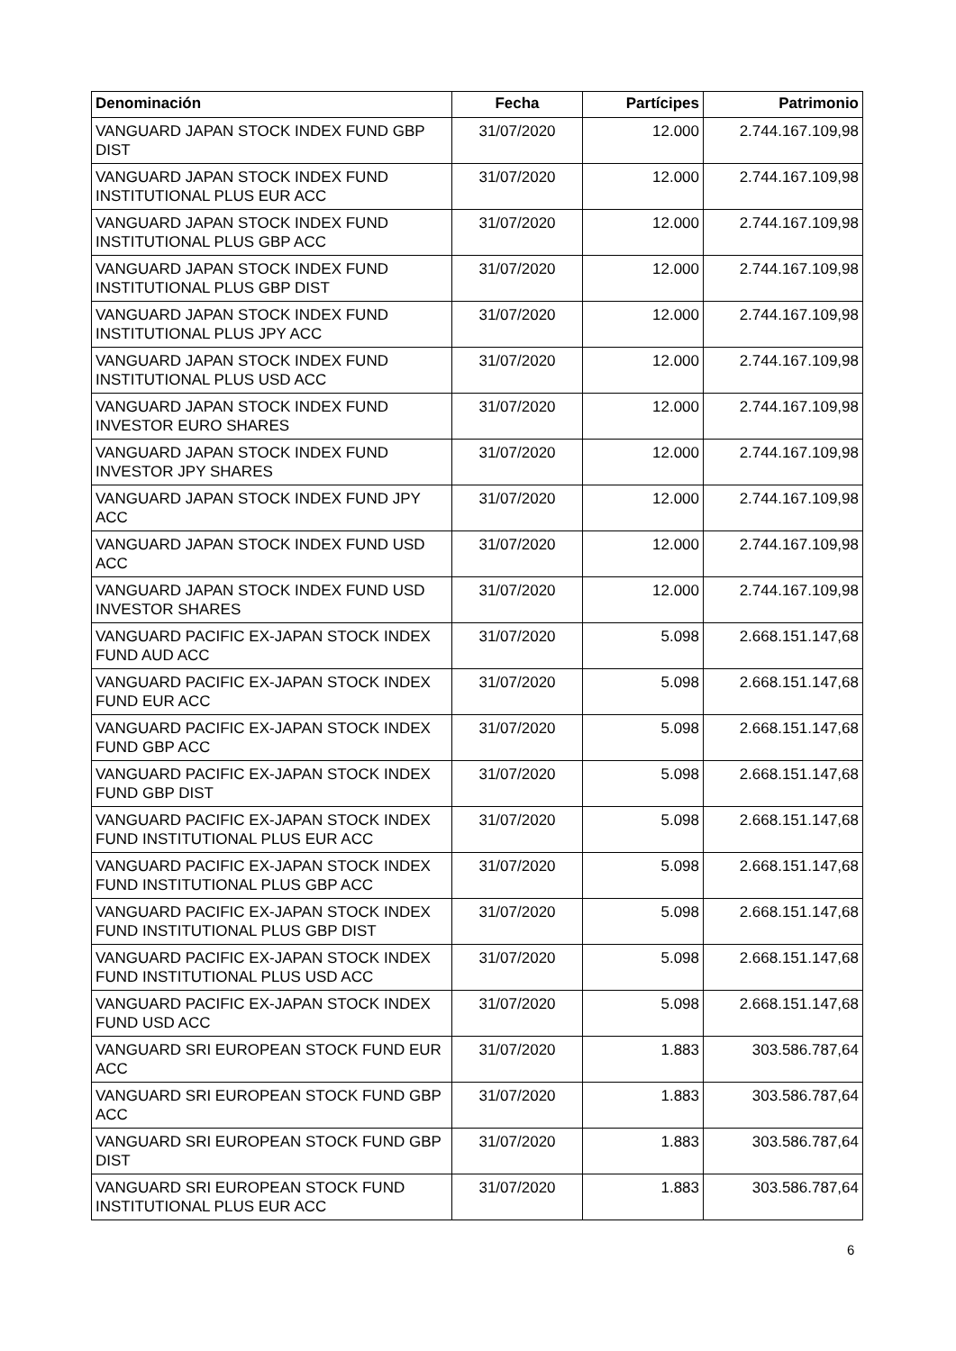| Denominación | Fecha | Partícipes | Patrimonio |
| --- | --- | --- | --- |
| VANGUARD JAPAN STOCK INDEX FUND GBP DIST | 31/07/2020 | 12.000 | 2.744.167.109,98 |
| VANGUARD JAPAN STOCK INDEX FUND INSTITUTIONAL PLUS EUR ACC | 31/07/2020 | 12.000 | 2.744.167.109,98 |
| VANGUARD JAPAN STOCK INDEX FUND INSTITUTIONAL PLUS GBP ACC | 31/07/2020 | 12.000 | 2.744.167.109,98 |
| VANGUARD JAPAN STOCK INDEX FUND INSTITUTIONAL PLUS GBP DIST | 31/07/2020 | 12.000 | 2.744.167.109,98 |
| VANGUARD JAPAN STOCK INDEX FUND INSTITUTIONAL PLUS JPY ACC | 31/07/2020 | 12.000 | 2.744.167.109,98 |
| VANGUARD JAPAN STOCK INDEX FUND INSTITUTIONAL PLUS USD ACC | 31/07/2020 | 12.000 | 2.744.167.109,98 |
| VANGUARD JAPAN STOCK INDEX FUND INVESTOR EURO SHARES | 31/07/2020 | 12.000 | 2.744.167.109,98 |
| VANGUARD JAPAN STOCK INDEX FUND INVESTOR JPY SHARES | 31/07/2020 | 12.000 | 2.744.167.109,98 |
| VANGUARD JAPAN STOCK INDEX FUND JPY ACC | 31/07/2020 | 12.000 | 2.744.167.109,98 |
| VANGUARD JAPAN STOCK INDEX FUND USD ACC | 31/07/2020 | 12.000 | 2.744.167.109,98 |
| VANGUARD JAPAN STOCK INDEX FUND USD INVESTOR SHARES | 31/07/2020 | 12.000 | 2.744.167.109,98 |
| VANGUARD PACIFIC EX-JAPAN STOCK INDEX FUND AUD ACC | 31/07/2020 | 5.098 | 2.668.151.147,68 |
| VANGUARD PACIFIC EX-JAPAN STOCK INDEX FUND EUR ACC | 31/07/2020 | 5.098 | 2.668.151.147,68 |
| VANGUARD PACIFIC EX-JAPAN STOCK INDEX FUND GBP ACC | 31/07/2020 | 5.098 | 2.668.151.147,68 |
| VANGUARD PACIFIC EX-JAPAN STOCK INDEX FUND GBP DIST | 31/07/2020 | 5.098 | 2.668.151.147,68 |
| VANGUARD PACIFIC EX-JAPAN STOCK INDEX FUND INSTITUTIONAL PLUS EUR ACC | 31/07/2020 | 5.098 | 2.668.151.147,68 |
| VANGUARD PACIFIC EX-JAPAN STOCK INDEX FUND INSTITUTIONAL PLUS GBP ACC | 31/07/2020 | 5.098 | 2.668.151.147,68 |
| VANGUARD PACIFIC EX-JAPAN STOCK INDEX FUND INSTITUTIONAL PLUS GBP DIST | 31/07/2020 | 5.098 | 2.668.151.147,68 |
| VANGUARD PACIFIC EX-JAPAN STOCK INDEX FUND INSTITUTIONAL PLUS USD ACC | 31/07/2020 | 5.098 | 2.668.151.147,68 |
| VANGUARD PACIFIC EX-JAPAN STOCK INDEX FUND USD ACC | 31/07/2020 | 5.098 | 2.668.151.147,68 |
| VANGUARD SRI EUROPEAN STOCK FUND EUR ACC | 31/07/2020 | 1.883 | 303.586.787,64 |
| VANGUARD SRI EUROPEAN STOCK FUND GBP ACC | 31/07/2020 | 1.883 | 303.586.787,64 |
| VANGUARD SRI EUROPEAN STOCK FUND GBP DIST | 31/07/2020 | 1.883 | 303.586.787,64 |
| VANGUARD SRI EUROPEAN STOCK FUND INSTITUTIONAL PLUS EUR ACC | 31/07/2020 | 1.883 | 303.586.787,64 |
6